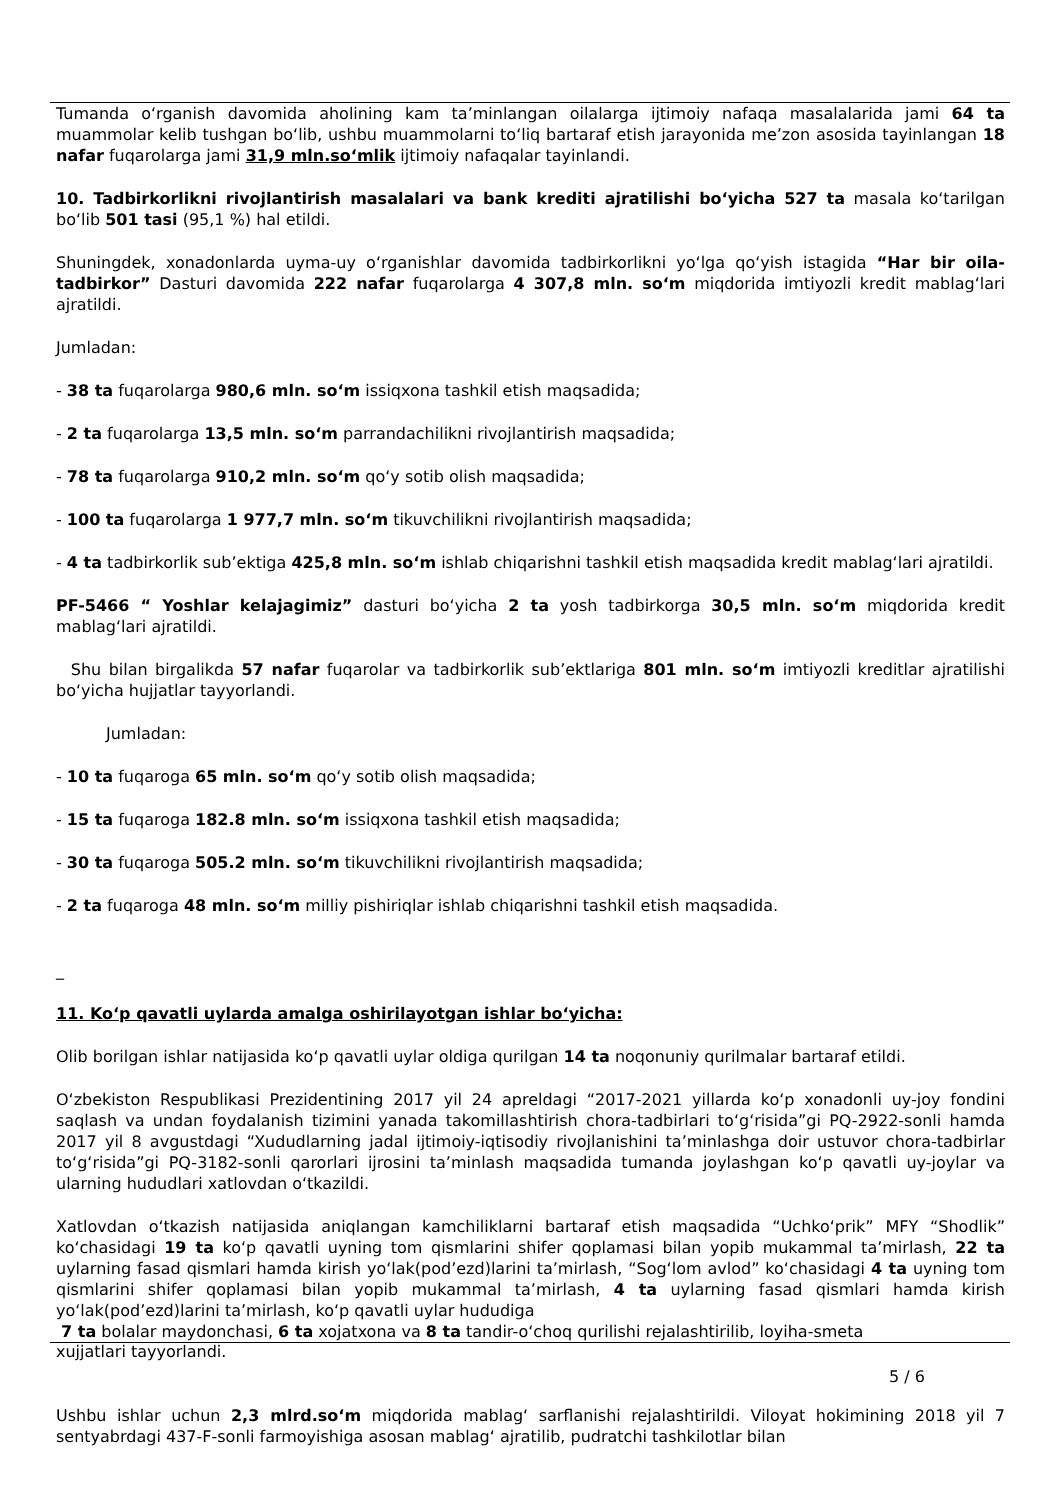Tumanda o‘rganish davomida aholining kam ta’minlangan oilalarga ijtimoiy nafaqa masalalarida jami 64 ta muammolar kelib tushgan bo‘lib, ushbu muammolarni to‘liq bartaraf etish jarayonida me’zon asosida tayinlangan 18 nafar fuqarolarga jami 31,9 mln.so‘mlik ijtimoiy nafaqalar tayinlandi.
10. Tadbirkorlikni rivojlantirish masalalari va bank krediti ajratilishi bo‘yicha 527 ta masala ko‘tarilgan bo‘lib 501 tasi (95,1 %) hal etildi.
Shuningdek, xonadonlarda uyma-uy o‘rganishlar davomida tadbirkorlikni yo‘lga qo‘yish istagida “Har bir oila-tadbirkor” Dasturi davomida 222 nafar fuqarolarga 4 307,8 mln. so‘m miqdorida imtiyozli kredit mablag‘lari ajratildi.
Jumladan:
- 38 ta fuqarolarga 980,6 mln. so‘m issiqxona tashkil etish maqsadida;
- 2 ta fuqarolarga 13,5 mln. so‘m parrandachilikni rivojlantirish maqsadida;
- 78 ta fuqarolarga 910,2 mln. so‘m qo‘y sotib olish maqsadida;
- 100 ta fuqarolarga 1 977,7 mln. so‘m tikuvchilikni rivojlantirish maqsadida;
- 4 ta tadbirkorlik sub’ektiga 425,8 mln. so‘m ishlab chiqarishni tashkil etish maqsadida kredit mablag‘lari ajratildi.
PF-5466 “ Yoshlar kelajagimiz” dasturi bo‘yicha 2 ta yosh tadbirkorga 30,5 mln. so‘m miqdorida kredit mablag‘lari ajratildi.
Shu bilan birgalikda 57 nafar fuqarolar va tadbirkorlik sub’ektlariga 801 mln. so‘m imtiyozli kreditlar ajratilishi bo‘yicha hujjatlar tayyorlandi.
Jumladan:
- 10 ta fuqaroga 65 mln. so‘m qo‘y sotib olish maqsadida;
- 15 ta fuqaroga 182.8 mln. so‘m issiqxona tashkil etish maqsadida;
- 30 ta fuqaroga 505.2 mln. so‘m tikuvchilikni rivojlantirish maqsadida;
- 2 ta fuqaroga 48 mln. so‘m milliy pishiriqlar ishlab chiqarishni tashkil etish maqsadida.
_
11. Ko‘p qavatli uylarda amalga oshirilayotgan ishlar bo‘yicha:
Olib borilgan ishlar natijasida ko‘p qavatli uylar oldiga qurilgan 14 ta noqonuniy qurilmalar bartaraf etildi.
O‘zbekiston Respublikasi Prezidentining 2017 yil 24 apreldagi “2017-2021 yillarda ko‘p xonadonli uy-joy fondini saqlash va undan foydalanish tizimini yanada takomillashtirish chora-tadbirlari to‘g‘risida”gi PQ-2922-sonli hamda 2017 yil 8 avgustdagi “Xududlarning jadal ijtimoiy-iqtisodiy rivojlanishini ta’minlashga doir ustuvor chora-tadbirlar to‘g‘risida”gi PQ-3182-sonli qarorlari ijrosini ta’minlash maqsadida tumanda joylashgan ko‘p qavatli uy-joylar va ularning hududlari xatlovdan o‘tkazildi.
Xatlovdan o‘tkazish natijasida aniqlangan kamchiliklarni bartaraf etish maqsadida “Uchko‘prik” MFY “Shodlik” ko‘chasidagi 19 ta ko‘p qavatli uyning tom qismlarini shifer qoplamasi bilan yopib mukammal ta’mirlash, 22 ta uylarning fasad qismlari hamda kirish yo‘lak(pod’ezd)larini ta’mirlash, “Sog‘lom avlod” ko‘chasidagi 4 ta uyning tom qismlarini shifer qoplamasi bilan yopib mukammal ta’mirlash, 4 ta uylarning fasad qismlari hamda kirish yo‘lak(pod’ezd)larini ta’mirlash, ko‘p qavatli uylar hududiga
7 ta bolalar maydonchasi, 6 ta xojatxona va 8 ta tandir-o‘choq qurilishi rejalashtirilib, loyiha-smeta
xujjatlari tayyorlandi.
5 / 6
Ushbu ishlar uchun 2,3 mlrd.so‘m miqdorida mablag‘ sarflanishi rejalashtirildi. Viloyat hokimining 2018 yil 7 sentyabrdagi 437-F-sonli farmoyishiga asosan mablag‘ ajratilib, pudratchi tashkilotlar bilan